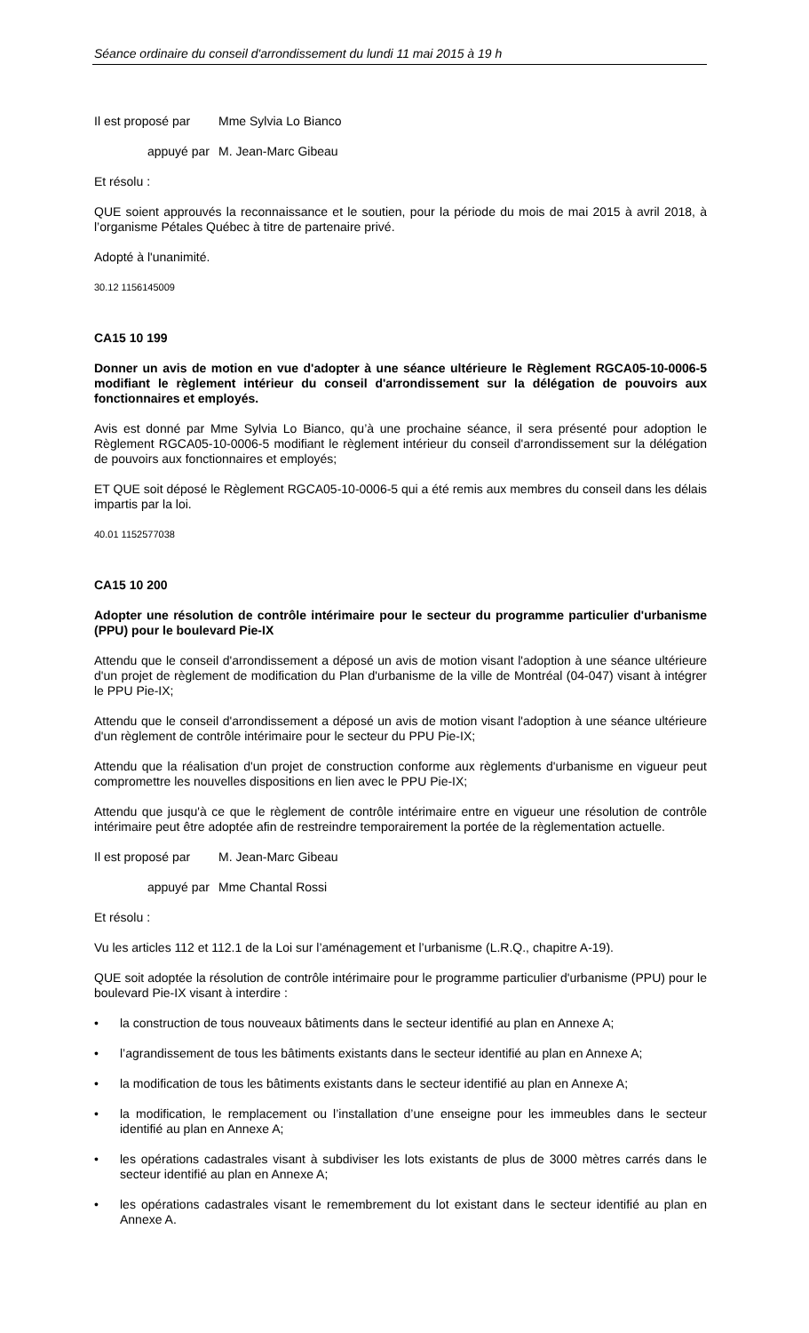Séance ordinaire du conseil d'arrondissement du lundi 11 mai 2015 à 19 h
Il est proposé par
Mme Sylvia Lo Bianco
appuyé par M. Jean-Marc Gibeau
Et résolu :
QUE soient approuvés la reconnaissance et le soutien, pour la période du mois de mai 2015 à avril 2018, à l’organisme Pétales Québec à titre de partenaire privé.
Adopté à l'unanimité.
30.12 1156145009
CA15 10 199
Donner un avis de motion en vue d'adopter à une séance ultérieure le Règlement RGCA05-10-0006-5 modifiant le règlement intérieur du conseil d'arrondissement sur la délégation de pouvoirs aux fonctionnaires et employés.
Avis est donné par Mme Sylvia Lo Bianco, qu’à une prochaine séance, il sera présenté pour adoption le Règlement RGCA05-10-0006-5 modifiant le règlement intérieur du conseil d'arrondissement sur la délégation de pouvoirs aux fonctionnaires et employés;
ET QUE soit déposé le Règlement RGCA05-10-0006-5 qui a été remis aux membres du conseil dans les délais impartis par la loi.
40.01 1152577038
CA15 10 200
Adopter une résolution de contrôle intérimaire pour le secteur du programme particulier d'urbanisme (PPU) pour le boulevard Pie-IX
Attendu que le conseil d'arrondissement a déposé un avis de motion visant l'adoption à une séance ultérieure d'un projet de règlement de modification du Plan d'urbanisme de la ville de Montréal (04-047) visant à intégrer le PPU Pie-IX;
Attendu que le conseil d'arrondissement a déposé un avis de motion visant l'adoption à une séance ultérieure d'un règlement de contrôle intérimaire pour le secteur du PPU Pie-IX;
Attendu que la réalisation d'un projet de construction conforme aux règlements d'urbanisme en vigueur peut compromettre les nouvelles dispositions en lien avec le PPU Pie-IX;
Attendu que jusqu'à ce que le règlement de contrôle intérimaire entre en vigueur une résolution de contrôle intérimaire peut être adoptée afin de restreindre temporairement la portée de la règlementation actuelle.
Il est proposé par
M. Jean-Marc Gibeau
appuyé par Mme Chantal Rossi
Et résolu :
Vu les articles 112 et 112.1 de la Loi sur l’aménagement et l’urbanisme (L.R.Q., chapitre A-19).
QUE soit adoptée la résolution de contrôle intérimaire pour le programme particulier d'urbanisme (PPU) pour le boulevard Pie-IX visant à interdire :
• la construction de tous nouveaux bâtiments dans le secteur identifié au plan en Annexe A;
• l’agrandissement de tous les bâtiments existants dans le secteur identifié au plan en Annexe A;
• la modification de tous les bâtiments existants dans le secteur identifié au plan en Annexe A;
• la modification, le remplacement ou l’installation d’une enseigne pour les immeubles dans le secteur identifié au plan en Annexe A;
• les opérations cadastrales visant à subdiviser les lots existants de plus de 3000 mètres carrés dans le secteur identifié au plan en Annexe A;
• les opérations cadastrales visant le remembrement du lot existant dans le secteur identifié au plan en Annexe A.